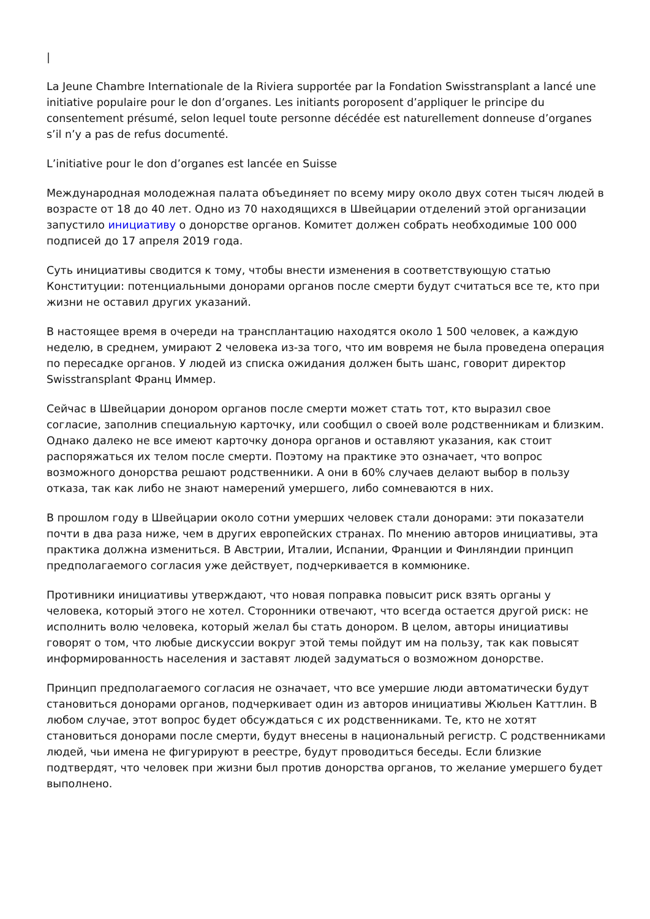|
La Jeune Chambre Internationale de la Riviera supportée par la Fondation Swisstransplant a lancé une initiative populaire pour le don d’organes. Les initiants poroposent d’appliquer le principe du consentement présumé, selon lequel toute personne décédée est naturellement donneuse d’organes s’il n’y a pas de refus documenté.
L’initiative pour le don d’organes est lancée en Suisse
Международная молодежная палата объединяет по всему миру около двух сотен тысяч людей в возрасте от 18 до 40 лет. Одно из 70 находящихся в Швейцарии отделений этой организации запустило инициативу о донорстве органов. Комитет должен собрать необходимые 100 000 подписей до 17 апреля 2019 года.
Суть инициативы сводится к тому, чтобы внести изменения в соответствующую статью Конституции: потенциальными донорами органов после смерти будут считаться все те, кто при жизни не оставил других указаний.
В настоящее время в очереди на трансплантацию находятся около 1 500 человек, а каждую неделю, в среднем, умирают 2 человека из-за того, что им вовремя не была проведена операция по пересадке органов. У людей из списка ожидания должен быть шанс, говорит директор Swisstransplant Франц Иммер.
Сейчас в Швейцарии донором органов после смерти может стать тот, кто выразил свое согласие, заполнив специальную карточку, или сообщил о своей воле родственникам и близким. Однако далеко не все имеют карточку донора органов и оставляют указания, как стоит распоряжаться их телом после смерти. Поэтому на практике это означает, что вопрос возможного донорства решают родственники. А они в 60% случаев делают выбор в пользу отказа, так как либо не знают намерений умершего, либо сомневаются в них.
В прошлом году в Швейцарии около сотни умерших человек стали донорами: эти показатели почти в два раза ниже, чем в других европейских странах. По мнению авторов инициативы, эта практика должна измениться. В Австрии, Италии, Испании, Франции и Финляндии принцип предполагаемого согласия уже действует, подчеркивается в коммюнике.
Противники инициативы утверждают, что новая поправка повысит риск взять органы у человека, который этого не хотел. Сторонники отвечают, что всегда остается другой риск: не исполнить волю человека, который желал бы стать донором. В целом, авторы инициативы говорят о том, что любые дискуссии вокруг этой темы пойдут им на пользу, так как повысят информированность населения и заставят людей задуматься о возможном донорстве.
Принцип предполагаемого согласия не означает, что все умершие люди автоматически будут становиться донорами органов, подчеркивает один из авторов инициативы Жюльен Каттлин. В любом случае, этот вопрос будет обсуждаться с их родственниками. Те, кто не хотят становиться донорами после смерти, будут внесены в национальный регистр. С родственниками людей, чьи имена не фигурируют в реестре, будут проводиться беседы. Если близкие подтвердят, что человек при жизни был против донорства органов, то желание умершего будет выполнено.